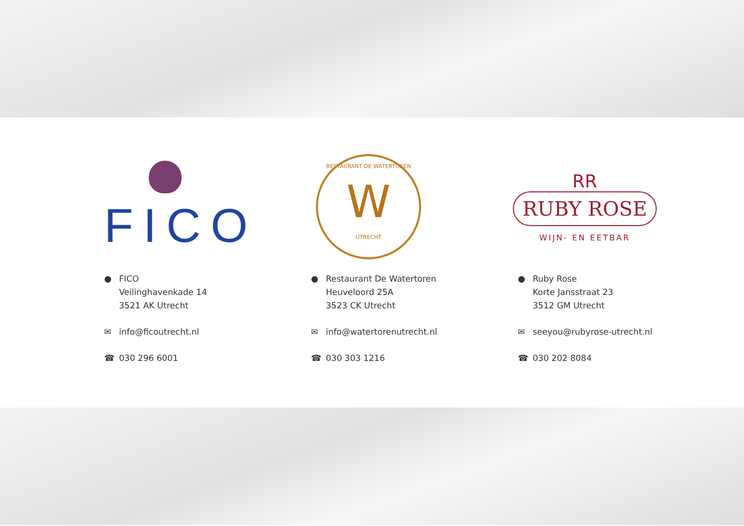FICO
● FICO
Veilinghavenkade 14
3521 AK Utrecht
✉ info@ficoutrecht.nl
☎ 030 296 6001
RESTAURANT DE WATERTOREN
W
UTRECHT
● Restaurant De Watertoren
Heuveloord 25A
3523 CK Utrecht
✉ info@watertorenutrecht.nl
☎ 030 303 1216
RR
RUBY ROSE
WIJN- EN EETBAR
● Ruby Rose
Korte Jansstraat 23
3512 GM Utrecht
✉ seeyou@rubyrose-utrecht.nl
☎ 030 202 8084